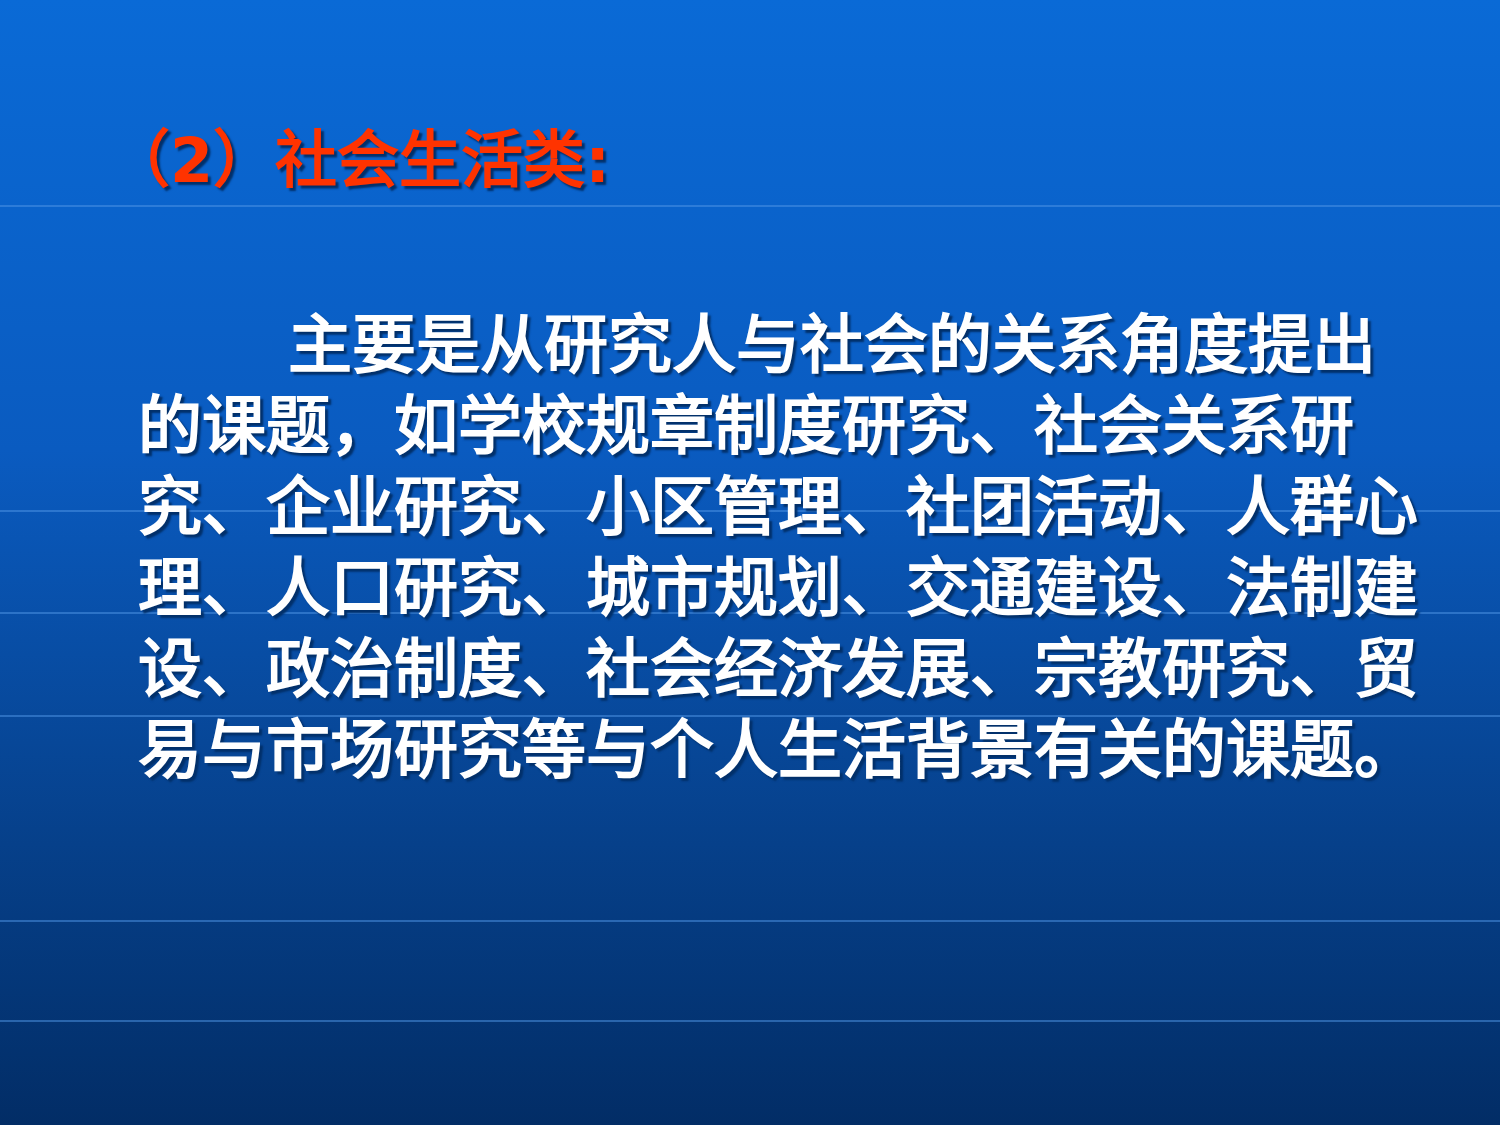（2）社会生活类:
主要是从研究人与社会的关系角度提出的课题，如学校规章制度研究、社会关系研究、企业研究、小区管理、社团活动、人群心理、人口研究、城市规划、交通建设、法制建设、政治制度、社会经济发展、宗教研究、贸易与市场研究等与个人生活背景有关的课题。